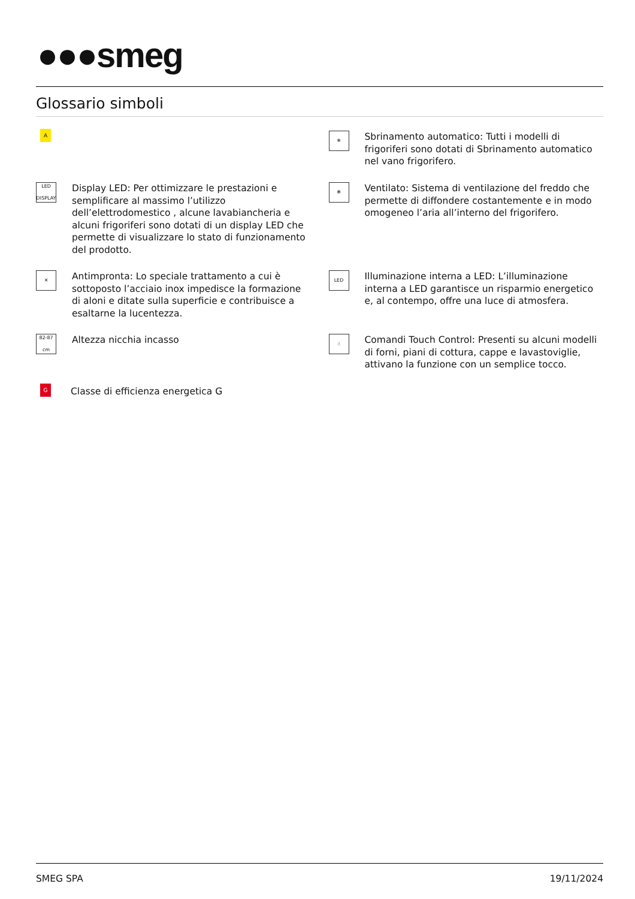●●●smeg
Glossario simboli
A
❄
Sbrinamento automatico: Tutti i modelli di frigoriferi sono dotati di Sbrinamento automatico nel vano frigorifero.
LED DISPLAY
Display LED: Per ottimizzare le prestazioni e semplificare al massimo l’utilizzo dell’elettrodomestico , alcune lavabiancheria e alcuni frigoriferi sono dotati di un display LED che permette di visualizzare lo stato di funzionamento del prodotto.
✻
Ventilato: Sistema di ventilazione del freddo che permette di diffondere costantemente e in modo omogeneo l’aria all’interno del frigorifero.
✕
Antimpronta: Lo speciale trattamento a cui è sottoposto l’acciaio inox impedisce la formazione di aloni e ditate sulla superficie e contribuisce a esaltarne la lucentezza.
LED
Illuminazione interna a LED: L’illuminazione interna a LED garantisce un risparmio energetico e, al contempo, offre una luce di atmosfera.
82-87 cm
Altezza nicchia incasso
☝
Comandi Touch Control: Presenti su alcuni modelli di forni, piani di cottura, cappe e lavastoviglie, attivano la funzione con un semplice tocco.
G
Classe di efficienza energetica G
SMEG SPA 19/11/2024